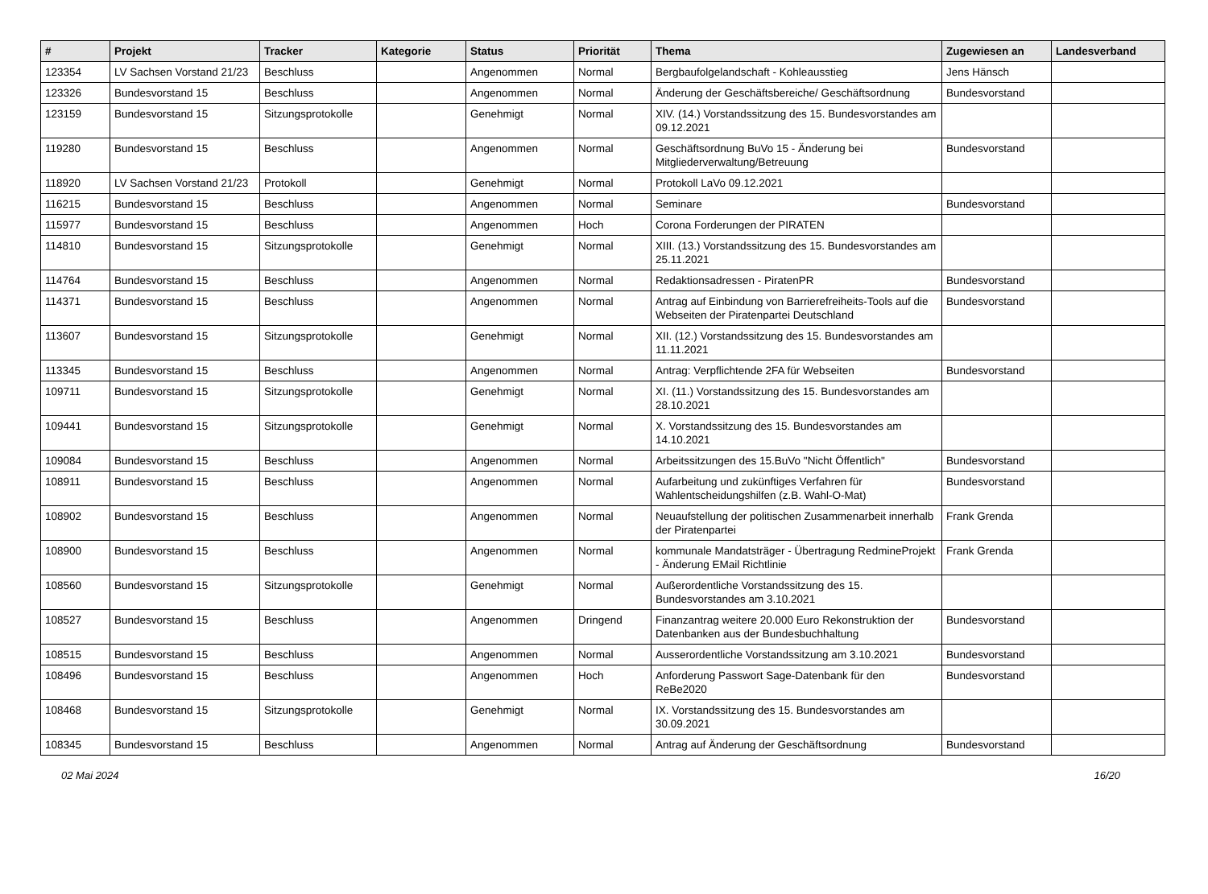| # | Projekt | Tracker | Kategorie | Status | Priorität | Thema | Zugewiesen an | Landesverband |
| --- | --- | --- | --- | --- | --- | --- | --- | --- |
| 123354 | LV Sachsen Vorstand 21/23 | Beschluss | | Angenommen | Normal | Bergbaufolgelandschaft - Kohleausstieg | Jens Hänsch | |
| 123326 | Bundesvorstand 15 | Beschluss | | Angenommen | Normal | Änderung der Geschäftsbereiche/ Geschäftsordnung | Bundesvorstand | |
| 123159 | Bundesvorstand 15 | Sitzungsprotokolle | | Genehmigt | Normal | XIV. (14.) Vorstandssitzung des 15. Bundesvorstandes am 09.12.2021 | | |
| 119280 | Bundesvorstand 15 | Beschluss | | Angenommen | Normal | Geschäftsordnung BuVo 15 - Änderung bei Mitgliederverwaltung/Betreuung | Bundesvorstand | |
| 118920 | LV Sachsen Vorstand 21/23 | Protokoll | | Genehmigt | Normal | Protokoll LaVo 09.12.2021 | | |
| 116215 | Bundesvorstand 15 | Beschluss | | Angenommen | Normal | Seminare | Bundesvorstand | |
| 115977 | Bundesvorstand 15 | Beschluss | | Angenommen | Hoch | Corona Forderungen der PIRATEN | | |
| 114810 | Bundesvorstand 15 | Sitzungsprotokolle | | Genehmigt | Normal | XIII. (13.) Vorstandssitzung des 15. Bundesvorstandes am 25.11.2021 | | |
| 114764 | Bundesvorstand 15 | Beschluss | | Angenommen | Normal | Redaktionsadressen - PiratenPR | Bundesvorstand | |
| 114371 | Bundesvorstand 15 | Beschluss | | Angenommen | Normal | Antrag auf Einbindung von Barrierefreiheits-Tools auf die Webseiten der Piratenpartei Deutschland | Bundesvorstand | |
| 113607 | Bundesvorstand 15 | Sitzungsprotokolle | | Genehmigt | Normal | XII. (12.) Vorstandssitzung des 15. Bundesvorstandes am 11.11.2021 | | |
| 113345 | Bundesvorstand 15 | Beschluss | | Angenommen | Normal | Antrag: Verpflichtende 2FA für Webseiten | Bundesvorstand | |
| 109711 | Bundesvorstand 15 | Sitzungsprotokolle | | Genehmigt | Normal | XI. (11.) Vorstandssitzung des 15. Bundesvorstandes am 28.10.2021 | | |
| 109441 | Bundesvorstand 15 | Sitzungsprotokolle | | Genehmigt | Normal | X. Vorstandssitzung des 15. Bundesvorstandes am 14.10.2021 | | |
| 109084 | Bundesvorstand 15 | Beschluss | | Angenommen | Normal | Arbeitssitzungen des 15.BuVo "Nicht Öffentlich" | Bundesvorstand | |
| 108911 | Bundesvorstand 15 | Beschluss | | Angenommen | Normal | Aufarbeitung und zukünftiges Verfahren für Wahlentscheidungshilfen (z.B. Wahl-O-Mat) | Bundesvorstand | |
| 108902 | Bundesvorstand 15 | Beschluss | | Angenommen | Normal | Neuaufstellung der politischen Zusammenarbeit innerhalb der Piratenpartei | Frank Grenda | |
| 108900 | Bundesvorstand 15 | Beschluss | | Angenommen | Normal | kommunale Mandatsträger - Übertragung RedmineProjekt - Änderung EMail Richtlinie | Frank Grenda | |
| 108560 | Bundesvorstand 15 | Sitzungsprotokolle | | Genehmigt | Normal | Außerordentliche Vorstandssitzung des 15. Bundesvorstandes am 3.10.2021 | | |
| 108527 | Bundesvorstand 15 | Beschluss | | Angenommen | Dringend | Finanzantrag weitere 20.000 Euro Rekonstruktion der Datenbanken aus der Bundesbuchhaltung | Bundesvorstand | |
| 108515 | Bundesvorstand 15 | Beschluss | | Angenommen | Normal | Ausserordentliche Vorstandssitzung am 3.10.2021 | Bundesvorstand | |
| 108496 | Bundesvorstand 15 | Beschluss | | Angenommen | Hoch | Anforderung Passwort Sage-Datenbank für den ReBe2020 | Bundesvorstand | |
| 108468 | Bundesvorstand 15 | Sitzungsprotokolle | | Genehmigt | Normal | IX. Vorstandssitzung des 15. Bundesvorstandes am 30.09.2021 | | |
| 108345 | Bundesvorstand 15 | Beschluss | | Angenommen | Normal | Antrag auf Änderung der Geschäftsordnung | Bundesvorstand | |
02 Mai 2024 16/20